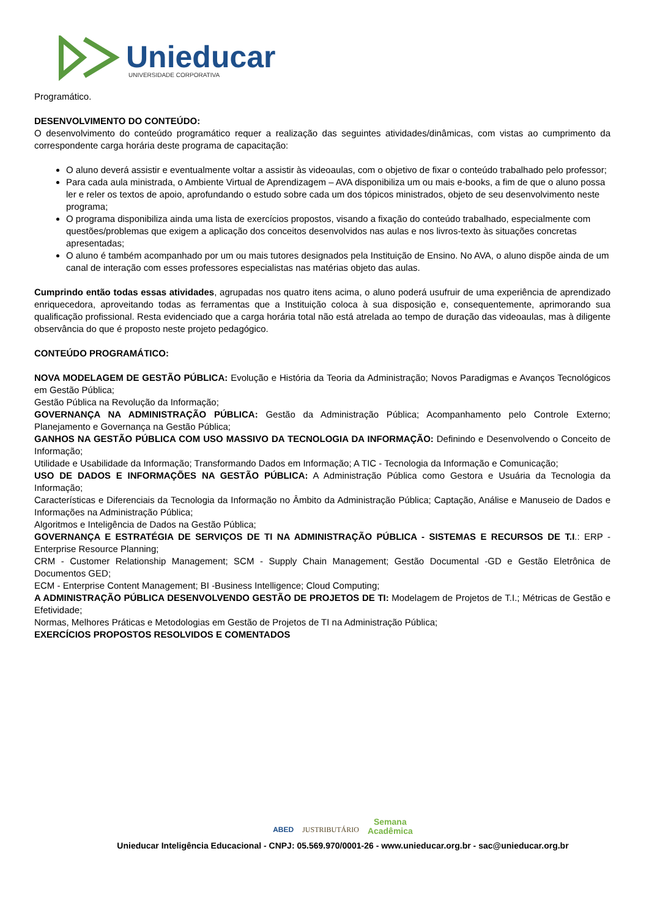Unieducar
UNIVERSIDADE CORPORATIVA
Programático.
DESENVOLVIMENTO DO CONTEÚDO:
O desenvolvimento do conteúdo programático requer a realização das seguintes atividades/dinâmicas, com vistas ao cumprimento da correspondente carga horária deste programa de capacitação:
O aluno deverá assistir e eventualmente voltar a assistir às videoaulas, com o objetivo de fixar o conteúdo trabalhado pelo professor;
Para cada aula ministrada, o Ambiente Virtual de Aprendizagem – AVA disponibiliza um ou mais e-books, a fim de que o aluno possa ler e reler os textos de apoio, aprofundando o estudo sobre cada um dos tópicos ministrados, objeto de seu desenvolvimento neste programa;
O programa disponibiliza ainda uma lista de exercícios propostos, visando a fixação do conteúdo trabalhado, especialmente com questões/problemas que exigem a aplicação dos conceitos desenvolvidos nas aulas e nos livros-texto às situações concretas apresentadas;
O aluno é também acompanhado por um ou mais tutores designados pela Instituição de Ensino. No AVA, o aluno dispõe ainda de um canal de interação com esses professores especialistas nas matérias objeto das aulas.
Cumprindo então todas essas atividades, agrupadas nos quatro itens acima, o aluno poderá usufruir de uma experiência de aprendizado enriquecedora, aproveitando todas as ferramentas que a Instituição coloca à sua disposição e, consequentemente, aprimorando sua qualificação profissional. Resta evidenciado que a carga horária total não está atrelada ao tempo de duração das videoaulas, mas à diligente observância do que é proposto neste projeto pedagógico.
CONTEÚDO PROGRAMÁTICO:
NOVA MODELAGEM DE GESTÃO PÚBLICA: Evolução e História da Teoria da Administração; Novos Paradigmas e Avanços Tecnológicos em Gestão Pública;
Gestão Pública na Revolução da Informação;
GOVERNANÇA NA ADMINISTRAÇÃO PÚBLICA: Gestão da Administração Pública; Acompanhamento pelo Controle Externo; Planejamento e Governança na Gestão Pública;
GANHOS NA GESTÃO PÚBLICA COM USO MASSIVO DA TECNOLOGIA DA INFORMAÇÃO: Definindo e Desenvolvendo o Conceito de Informação;
Utilidade e Usabilidade da Informação; Transformando Dados em Informação; A TIC - Tecnologia da Informação e Comunicação;
USO DE DADOS E INFORMAÇÕES NA GESTÃO PÚBLICA: A Administração Pública como Gestora e Usuária da Tecnologia da Informação;
Características e Diferenciais da Tecnologia da Informação no Âmbito da Administração Pública; Captação, Análise e Manuseio de Dados e Informações na Administração Pública;
Algoritmos e Inteligência de Dados na Gestão Pública;
GOVERNANÇA E ESTRATÉGIA DE SERVIÇOS DE TI NA ADMINISTRAÇÃO PÚBLICA - SISTEMAS E RECURSOS DE T.I.: ERP - Enterprise Resource Planning;
CRM - Customer Relationship Management; SCM - Supply Chain Management; Gestão Documental -GD e Gestão Eletrônica de Documentos GED;
ECM - Enterprise Content Management; BI -Business Intelligence; Cloud Computing;
A ADMINISTRAÇÃO PÚBLICA DESENVOLVENDO GESTÃO DE PROJETOS DE TI: Modelagem de Projetos de T.I.; Métricas de Gestão e Efetividade;
Normas, Melhores Práticas e Metodologias em Gestão de Projetos de TI na Administração Pública;
EXERCÍCIOS PROPOSTOS RESOLVIDOS E COMENTADOS
ABED JUSTRIBUTÁRIO Semana
Acadêmica
Unieducar Inteligência Educacional - CNPJ: 05.569.970/0001-26 - www.unieducar.org.br - sac@unieducar.org.br